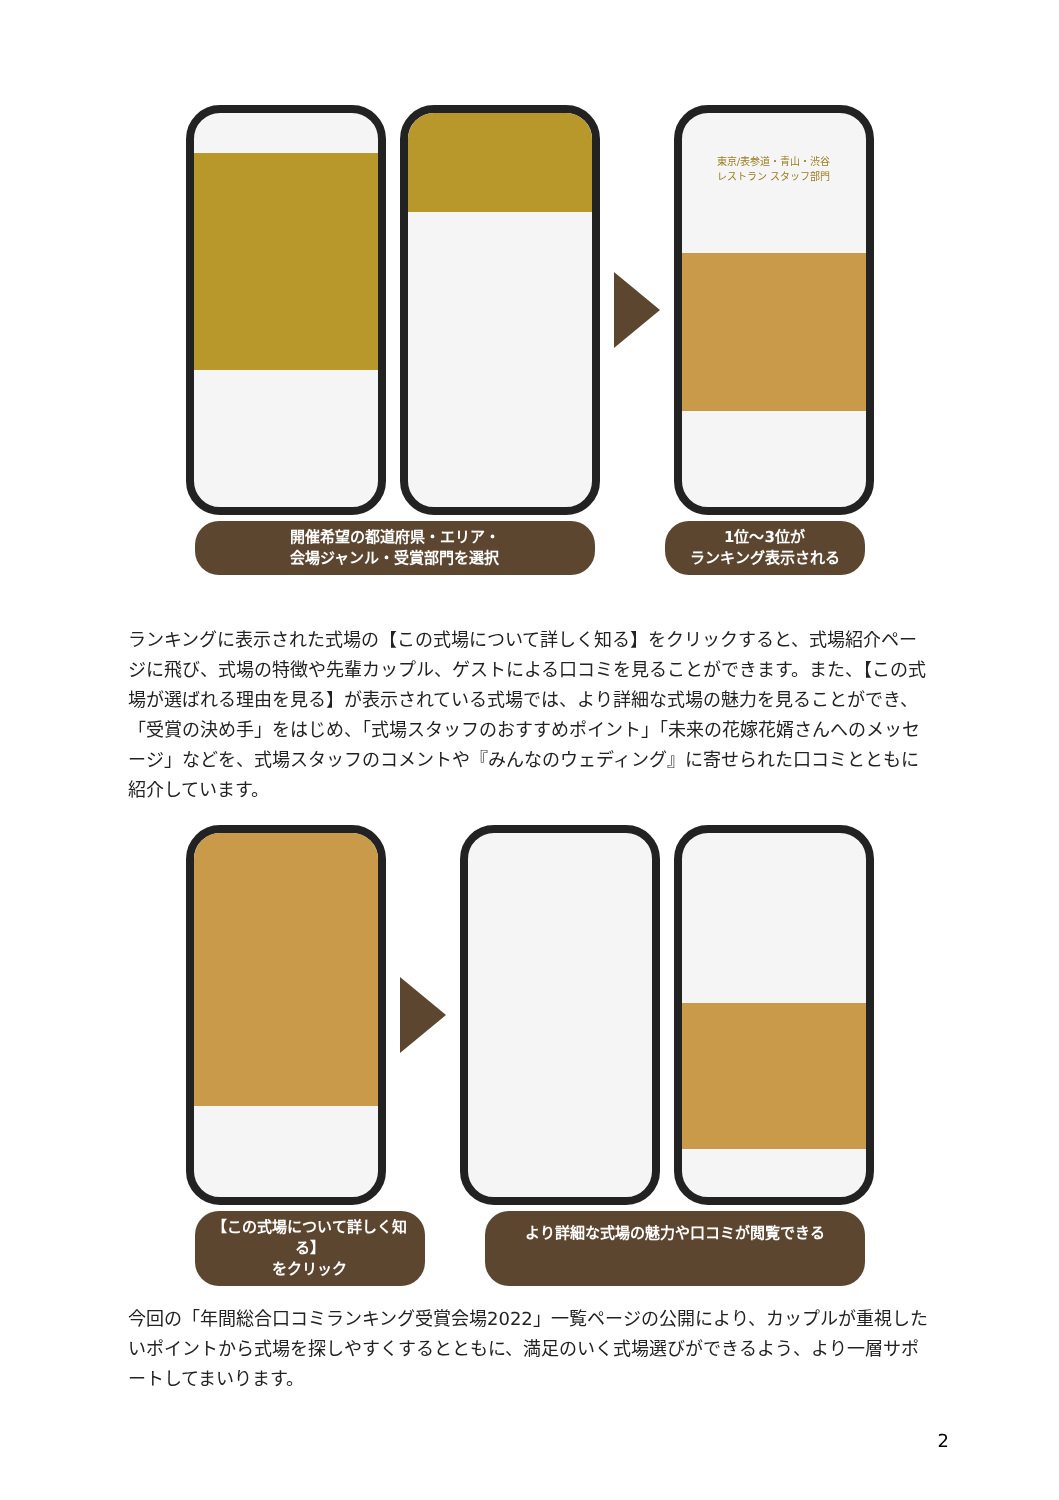東京/表参道・青山・渋谷
レストラン スタッフ部門
開催希望の都道府県・エリア・
会場ジャンル・受賞部門を選択
1位～3位が
ランキング表示される
ランキングに表示された式場の【この式場について詳しく知る】をクリックすると、式場紹介ページに飛び、式場の特徴や先輩カップル、ゲストによる口コミを見ることができます。また、【この式場が選ばれる理由を見る】が表示されている式場では、より詳細な式場の魅力を見ることができ、「受賞の決め手」をはじめ、「式場スタッフのおすすめポイント」「未来の花嫁花婿さんへのメッセージ」などを、式場スタッフのコメントや『みんなのウェディング』に寄せられた口コミとともに紹介しています。
【この式場について詳しく知る】
をクリック
より詳細な式場の魅力や口コミが閲覧できる
今回の「年間総合口コミランキング受賞会場2022」一覧ページの公開により、カップルが重視したいポイントから式場を探しやすくするとともに、満足のいく式場選びができるよう、より一層サポートしてまいります。
2